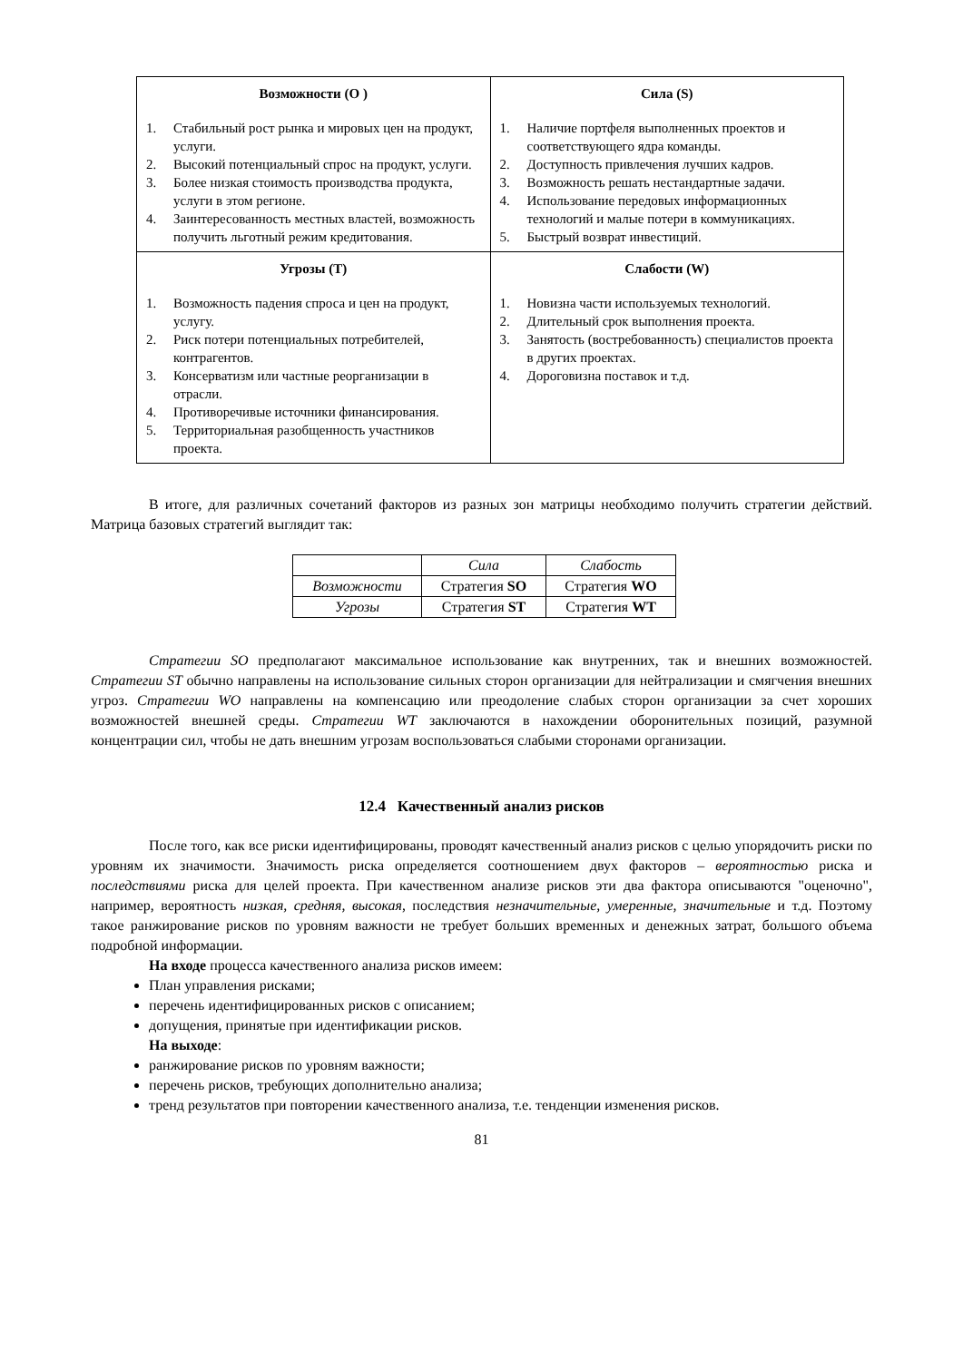| Возможности (O ) 1. Стабильный рост рынка и мировых цен на продукт, услуги. 2. Высокий потенциальный спрос на продукт, услуги. 3. Более низкая стоимость производства продукта, услуги в этом регионе. 4. Заинтересованность местных властей, возможность получить льготный режим кредитования. | Сила (S) 1. Наличие портфеля выполненных проектов и соответствующего ядра команды. 2. Доступность привлечения лучших кадров. 3. Возможность решать нестандартные задачи. 4. Использование передовых информационных технологий и малые потери в коммуникациях. 5. Быстрый возврат инвестиций. |
| Угрозы (T) 1. Возможность падения спроса и цен на продукт, услугу. 2. Риск потери потенциальных потребителей, контрагентов. 3. Консерватизм или частные реорганизации в отрасли. 4. Противоречивые источники финансирования. 5. Территориальная разобщенность участников проекта. | Слабости (W) 1. Новизна части используемых технологий. 2. Длительный срок выполнения проекта. 3. Занятость (востребованность) специалистов проекта в других проектах. 4. Дороговизна поставок и т.д. |
В итоге, для различных сочетаний факторов из разных зон матрицы необходимо получить стратегии действий. Матрица базовых стратегий выглядит так:
| | Сила | Слабость |
| Возможности | Стратегия SO | Стратегия WO |
| Угрозы | Стратегия ST | Стратегия WT |
Стратегии SO предполагают максимальное использование как внутренних, так и внешних возможностей. Стратегии ST обычно направлены на использование сильных сторон организации для нейтрализации и смягчения внешних угроз. Стратегии WO направлены на компенсацию или преодоление слабых сторон организации за счет хороших возможностей внешней среды. Стратегии WT заключаются в нахождении оборонительных позиций, разумной концентрации сил, чтобы не дать внешним угрозам воспользоваться слабыми сторонами организации.
12.4 Качественный анализ рисков
После того, как все риски идентифицированы, проводят качественный анализ рисков с целью упорядочить риски по уровням их значимости. Значимость риска определяется соотношением двух факторов – вероятностью риска и последствиями риска для целей проекта. При качественном анализе рисков эти два фактора описываются "оценочно", например, вероятность низкая, средняя, высокая, последствия незначительные, умеренные, значительные и т.д. Поэтому такое ранжирование рисков по уровням важности не требует больших временных и денежных затрат, большого объема подробной информации.
На входе процесса качественного анализа рисков имеем:
План управления рисками;
перечень идентифицированных рисков с описанием;
допущения, принятые при идентификации рисков.
На выходе:
ранжирование рисков по уровням важности;
перечень рисков, требующих дополнительно анализа;
тренд результатов при повторении качественного анализа, т.е. тенденции изменения рисков.
81